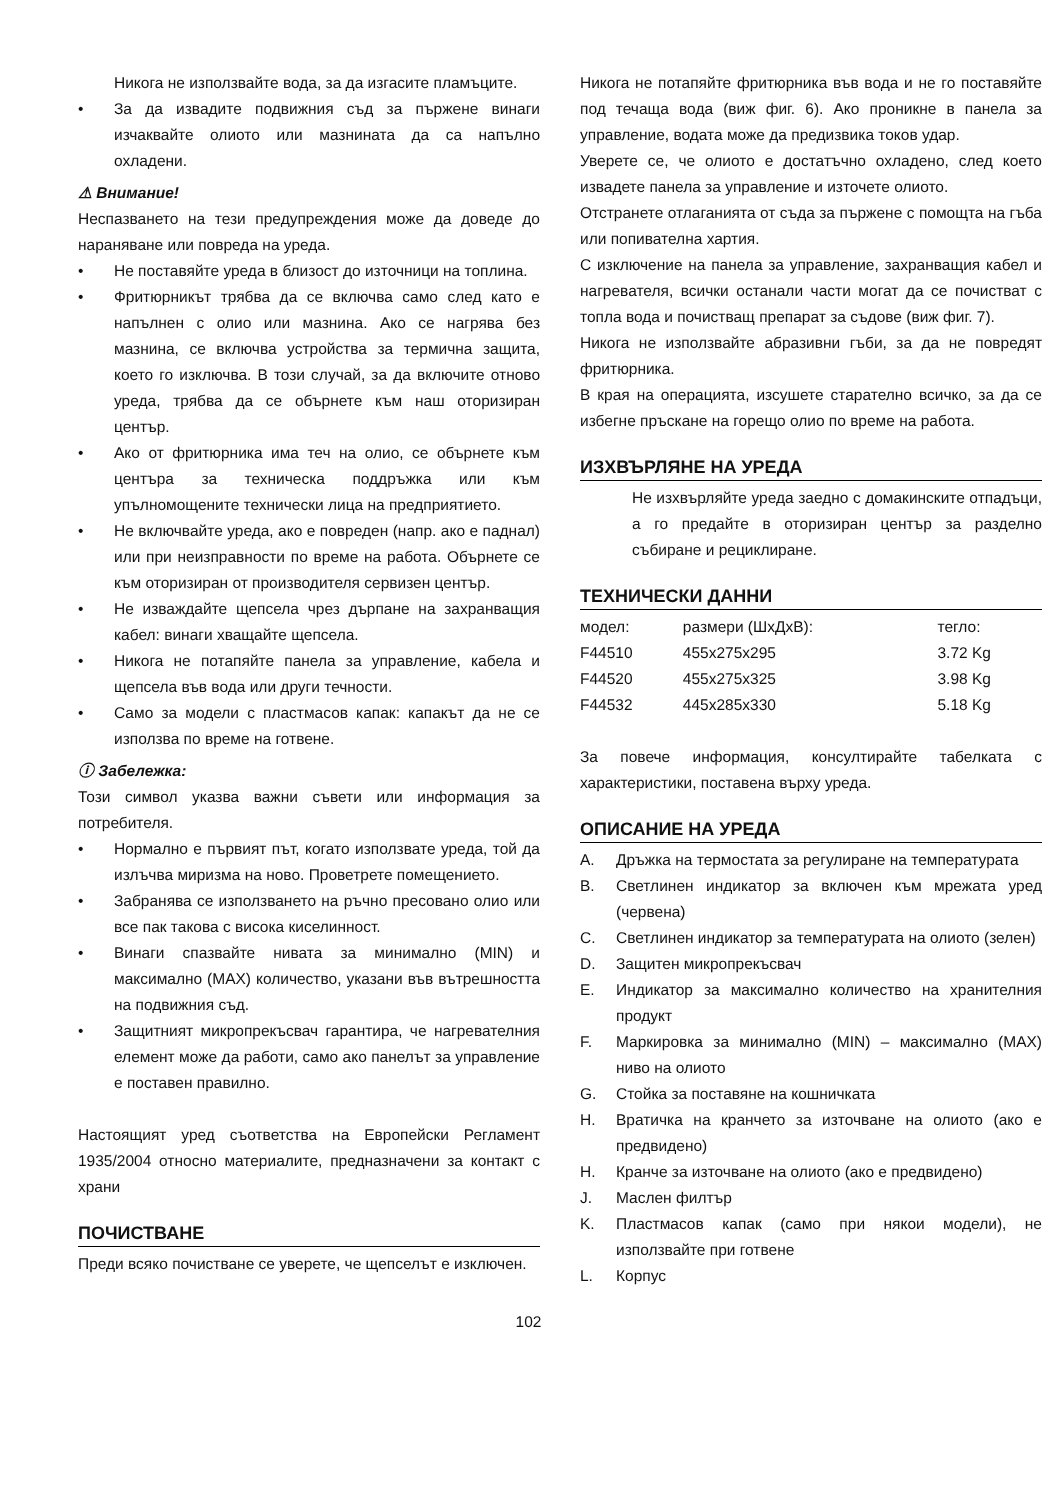Никога не използвайте вода, за да изгасите пламъците.
• За да извадите подвижния съд за пържене винаги изчаквайте олиото или мазнината да са напълно охладени.
⚠ Внимание!
Неспазването на тези предупреждения може да доведе до нараняване или повреда на уреда.
• Не поставяйте уреда в близост до източници на топлина.
• Фритюрникът трябва да се включва само след като е напълнен с олио или мазнина. Ако се нагрява без мазнина, се включва устройства за термична защита, което го изключва. В този случай, за да включите отново уреда, трябва да се обърнете към наш оторизиран център.
• Ако от фритюрника има теч на олио, се обърнете към центъра за техническа поддръжка или към упълномощените технически лица на предприятието.
• Не включвайте уреда, ако е повреден (напр. ако е паднал) или при неизправности по време на работа. Обърнете се към оторизиран от производителя сервизен център.
• Не изваждайте щепсела чрез дърпане на захранващия кабел: винаги хващайте щепсела.
• Никога не потапяйте панела за управление, кабела и щепсела във вода или други течности.
• Само за модели с пластмасов капак: капакът да не се използва по време на готвене.
ⓘ Забележка:
Този символ указва важни съвети или информация за потребителя.
• Нормално е първият път, когато използвате уреда, той да излъчва миризма на ново. Проветрете помещението.
• Забранява се използването на ръчно пресовано олио или все пак такова с висока киселинност.
• Винаги спазвайте нивата за минимално (MIN) и максимално (MAX) количество, указани във вътрешността на подвижния съд.
• Защитният микропрекъсвач гарантира, че нагревателния елемент може да работи, само ако панелът за управление е поставен правилно.
Настоящият уред съответства на Европейски Регламент 1935/2004 относно материалите, предназначени за контакт с храни
ПОЧИСТВАНЕ
Преди всяко почистване се уверете, че щепселът е изключен.
Никога не потапяйте фритюрника във вода и не го поставяйте под течаща вода (виж фиг. 6). Ако проникне в панела за управление, водата може да предизвика токов удар.
Уверете се, че олиото е достатъчно охладено, след което извадете панела за управление и източете олиото.
Отстранете отлаганията от съда за пържене с помощта на гъба или попивателна хартия.
С изключение на панела за управление, захранващия кабел и нагревателя, всички останали части могат да се почистват с топла вода и почистващ препарат за съдове (виж фиг. 7).
Никога не използвайте абразивни гъби, за да не повредят фритюрника.
В края на операцията, изсушете старателно всичко, за да се избегне пръскане на горещо олио по време на работа.
ИЗХВЪРЛЯНЕ НА УРЕДА
Не изхвърляйте уреда заедно с домакинските отпадъци, а го предайте в оторизиран център за разделно събиране и рециклиране.
ТЕХНИЧЕСКИ ДАННИ
| модел: | размери (ШхДхВ): | тегло: |
| --- | --- | --- |
| F44510 | 455x275x295 | 3.72 Kg |
| F44520 | 455x275x325 | 3.98 Kg |
| F44532 | 445x285x330 | 5.18 Kg |
За повече информация, консултирайте табелката с характеристики, поставена върху уреда.
ОПИСАНИЕ НА УРЕДА
A. Дръжка на термостата за регулиране на температурата
B. Светлинен индикатор за включен към мрежата уред (червена)
C. Светлинен индикатор за температурата на олиото (зелен)
D. Защитен микропрекъсвач
E. Индикатор за максимално количество на хранителния продукт
F. Маркировка за минимално (MIN) – максимално (MAX) ниво на олиото
G. Стойка за поставяне на кошничката
H. Вратичка на кранчето за източване на олиото (ако е предвидено)
H. Кранче за източване на олиото (ако е предвидено)
J. Маслен филтър
K. Пластмасов капак (само при някои модели), не използвайте при готвене
L. Корпус
102